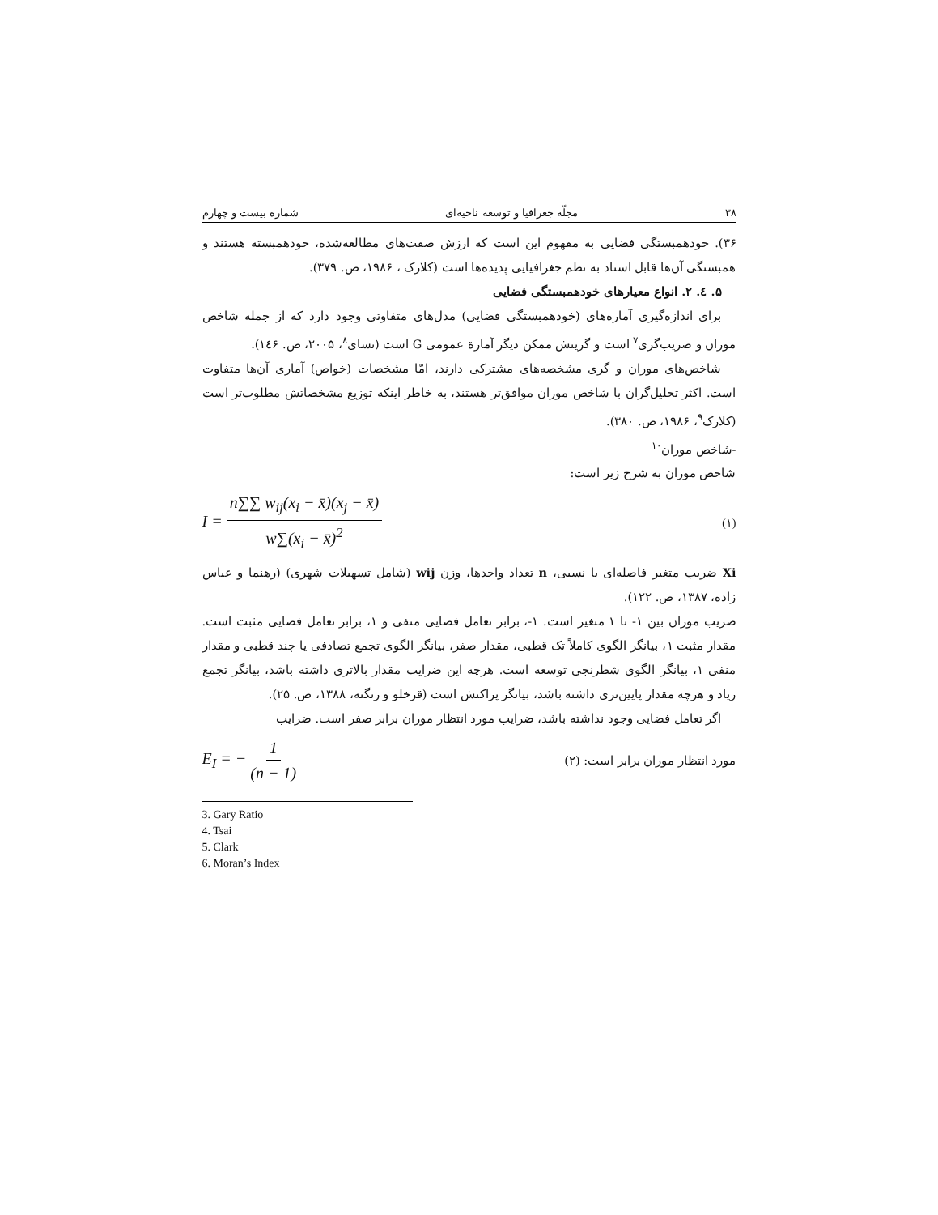۳۸ مجلّة جغرافیا و توسعة ناحیه‌ای شمارة بیست و چهارم
۳۶). خودهمبستگی فضایی به مفهوم این است که ارزش صفت‌های مطالعه‌شده، خودهمبسته هستند و همبستگی آن‌ها قابل اسناد به نظم جغرافیایی پدیده‌ها است (کلارک ، ۱۹۸۶، ص. ۳۷۹).
۵. ٤. ۲. انواع معیارهای خودهمبستگی فضایی
برای اندازه‌گیری آماره‌های (خودهمبستگی فضایی) مدل‌های متفاوتی وجود دارد که از جمله شاخص موران و ضریب‌گری<sup>۷</sup> است و گزینش ممکن دیگر آمارة عمومی G است (تسای<sup>۸</sup>، ۲۰۰۵، ص. ۱٤۶).
شاخص‌های موران و گری مشخصه‌های مشترکی دارند، امّا مشخصات (خواص) آماری آن‌ها متفاوت است. اکثر تحلیل‌گران با شاخص موران موافق‌تر هستند، به خاطر اینکه توزیع مشخصاتش مطلوب‌تر است (کلارک<sup>۹</sup>، ۱۹۸۶، ص. ۳۸۰).
-شاخص موران<sup>۱۰</sup>
شاخص موران به شرح زیر است:
I = n∑∑ w<sub>ij</sub>(x<sub>i</sub> − x̄)(x<sub>j</sub> − x̄) w∑(x<sub>i</sub> − x̄)<sup>2</sup> (۱)
Xi ضریب متغیر فاصله‌ای یا نسبی، n تعداد واحدها، وزن wij (شامل تسهیلات شهری) (رهنما و عباس زاده، ۱۳۸۷، ص. ۱۲۲).
ضریب موران بین ۱- تا ۱ متغیر است. ۱-، برابر تعامل فضایی منفی و ۱، برابر تعامل فضایی مثبت است. مقدار مثبت ۱، بیانگر الگوی کاملاً تک قطبی، مقدار صفر، بیانگر الگوی تجمع تصادفی یا چند قطبی و مقدار منفی ۱، بیانگر الگوی شطرنجی توسعه است. هرچه این ضرایب مقدار بالاتری داشته باشد، بیانگر تجمع زیاد و هرچه مقدار پایین‌تری داشته باشد، بیانگر پراکنش است (قرخلو و زنگنه، ۱۳۸۸، ص. ۲۵).
اگر تعامل فضایی وجود نداشته باشد، ضرایب مورد انتظار موران برابر صفر است. ضرایب
مورد انتظار موران برابر است: (۲) E<sub>I</sub> = − 1 (n − 1)
3. Gary Ratio
4. Tsai
5. Clark
6. Moran’s Index